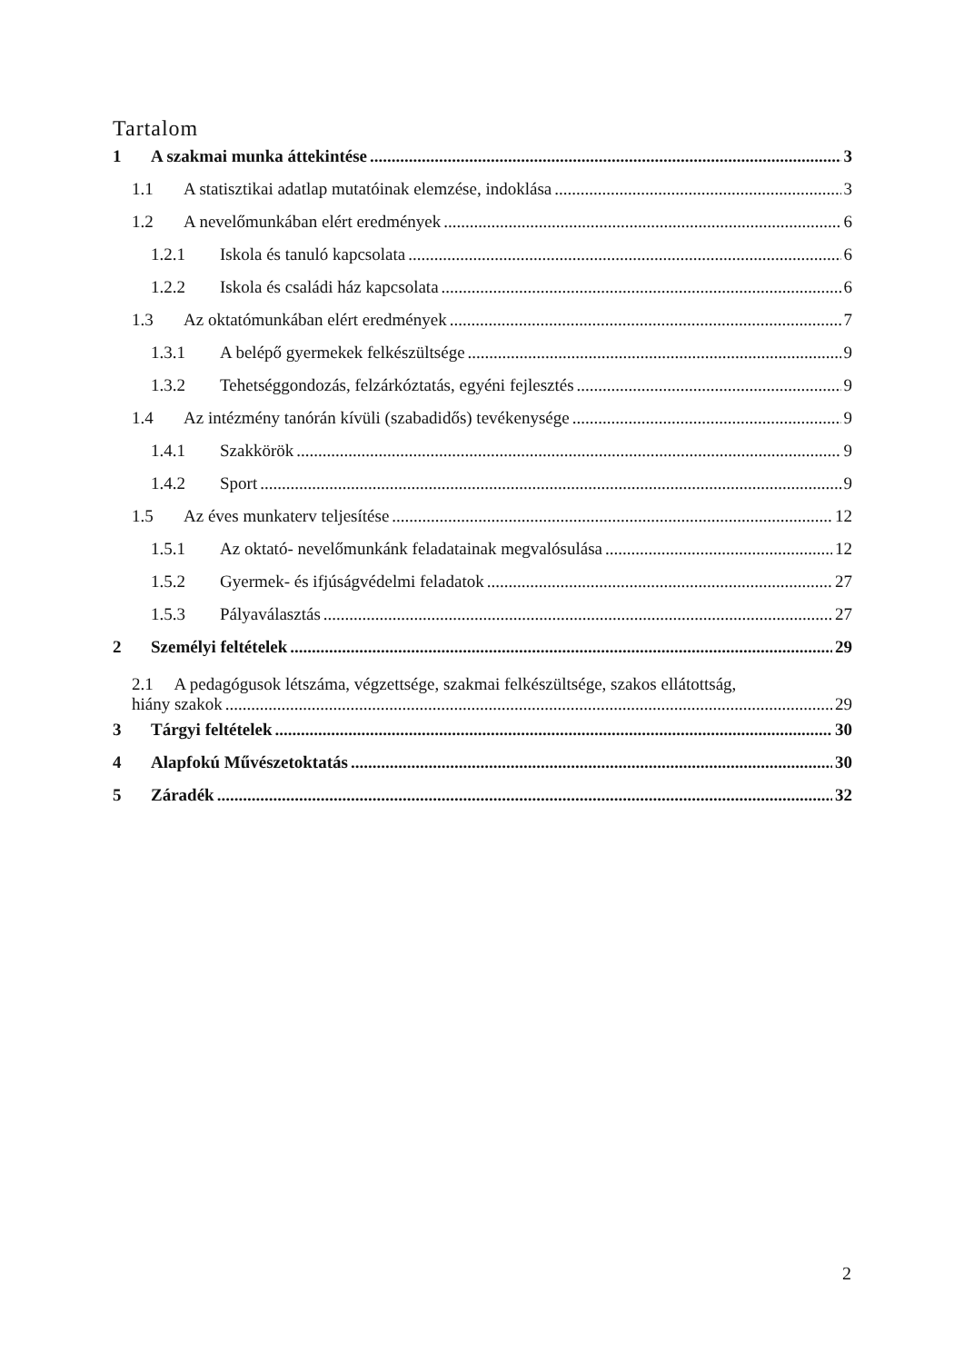Tartalom
1 A szakmai munka áttekintése 3
1.1 A statisztikai adatlap mutatóinak elemzése, indoklása 3
1.2 A nevelőmunkában elért eredmények 6
1.2.1 Iskola és tanuló kapcsolata 6
1.2.2 Iskola és családi ház kapcsolata 6
1.3 Az oktatómunkában elért eredmények 7
1.3.1 A belépő gyermekek felkészültsége 9
1.3.2 Tehetséggondozás, felzárkóztatás, egyéni fejlesztés 9
1.4 Az intézmény tanórán kívüli (szabadidős) tevékenysége 9
1.4.1 Szakkörök 9
1.4.2 Sport 9
1.5 Az éves munkaterv teljesítése 12
1.5.1 Az oktató- nevelőmunkánk feladatainak megvalósulása 12
1.5.2 Gyermek- és ifjúságvédelmi feladatok 27
1.5.3 Pályaválasztás 27
2 Személyi feltételek 29
2.1 A pedagógusok létszáma, végzettsége, szakmai felkészültsége, szakos ellátottság,
hiány szakok 29
3 Tárgyi feltételek 30
4 Alapfokú Művészetoktatás 30
5 Záradék 32
2